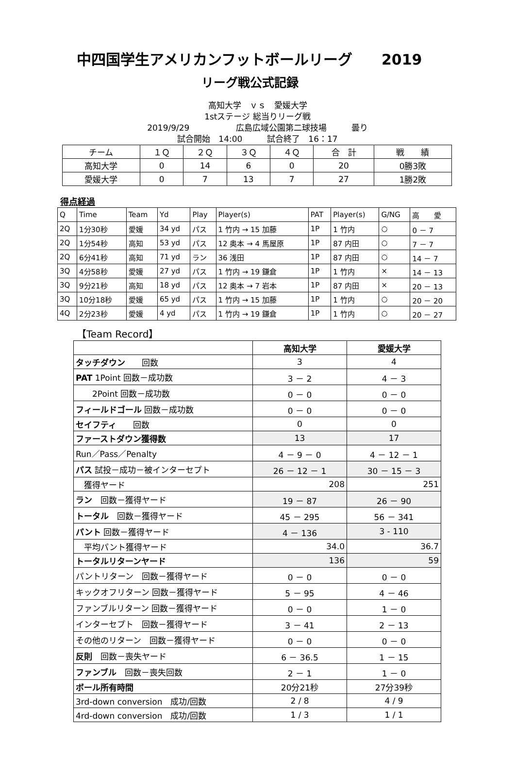中四国学生アメリカンフットボールリーグ　　2019
リーグ戦公式記録
高知大学　ｖｓ　愛媛大学
1stステージ 総当りリーグ戦
2019/9/29 広島広域公園第二球技場　　　曇り
試合開始　14:00　　　試合終了　16：17
| チーム | １Ｑ | ２Ｑ | ３Ｑ | ４Ｑ | 合 計 | 戦 績 |
| 高知大学 | 0 | 14 | 6 | 0 | 20 | 0勝3敗 |
| 愛媛大学 | 0 | 7 | 13 | 7 | 27 | 1勝2敗 |
得点経過
| Q | Time | Team | Yd | Play | Player(s) | PAT | Player(s) | G/NG | 高 愛 |
| 2Q | 1分30秒 | 愛媛 | 34 yd | パス | 1 竹内 → 15 加藤 | 1P | 1 竹内 | ○ | 0 － 7 |
| 2Q | 1分54秒 | 高知 | 53 yd | パス | 12 奥本 → 4 馬屋原 | 1P | 87 内田 | ○ | 7 － 7 |
| 2Q | 6分41秒 | 高知 | 71 yd | ラン | 36 浅田 | 1P | 87 内田 | ○ | 14 － 7 |
| 3Q | 4分58秒 | 愛媛 | 27 yd | パス | 1 竹内 → 19 鎌倉 | 1P | 1 竹内 | × | 14 － 13 |
| 3Q | 9分21秒 | 高知 | 18 yd | パス | 12 奥本 → 7 岩本 | 1P | 87 内田 | × | 20 － 13 |
| 3Q | 10分18秒 | 愛媛 | 65 yd | パス | 1 竹内 → 15 加藤 | 1P | 1 竹内 | ○ | 20 － 20 |
| 4Q | 2分23秒 | 愛媛 | 4 yd | パス | 1 竹内 → 19 鎌倉 | 1P | 1 竹内 | ○ | 20 － 27 |
【Team Record】
| | 高知大学 | 愛媛大学 |
| タッチダウン 回数 | 3 | 4 |
| PAT 1Point 回数－成功数 | 3 － 2 | 4 － 3 |
| 2Point 回数－成功数 | 0 － 0 | 0 － 0 |
| フィールドゴール 回数－成功数 | 0 － 0 | 0 － 0 |
| セイフティ 回数 | 0 | 0 |
| ファーストダウン獲得数 | 13 | 17 |
| Run／Pass／Penalty | 4 － 9 － 0 | 4 － 12 － 1 |
| パス 試投－成功－被インターセプト | 26 － 12 － 1 | 30 － 15 － 3 |
| 獲得ヤード | 208 | 251 |
| ラン 回数－獲得ヤード | 19 － 87 | 26 － 90 |
| トータル 回数－獲得ヤード | 45 － 295 | 56 － 341 |
| パント 回数－獲得ヤード | 4 － 136 | 3 - 110 |
| 平均パント獲得ヤード | 34.0 | 36.7 |
| トータルリターンヤード | 136 | 59 |
| パントリターン 回数－獲得ヤード | 0 － 0 | 0 － 0 |
| キックオフリターン 回数－獲得ヤード | 5 － 95 | 4 － 46 |
| ファンブルリターン 回数－獲得ヤード | 0 － 0 | 1 － 0 |
| インターセプト 回数－獲得ヤード | 3 － 41 | 2 － 13 |
| その他のリターン 回数－獲得ヤード | 0 － 0 | 0 － 0 |
| 反則 回数－喪失ヤード | 6 － 36.5 | 1 － 15 |
| ファンブル 回数－喪失回数 | 2 － 1 | 1 － 0 |
| ボール所有時間 | 20分21秒 | 27分39秒 |
| 3rd-down conversion 成功/回数 | 2 / 8 | 4 / 9 |
| 4rd-down conversion 成功/回数 | 1 / 3 | 1 / 1 |